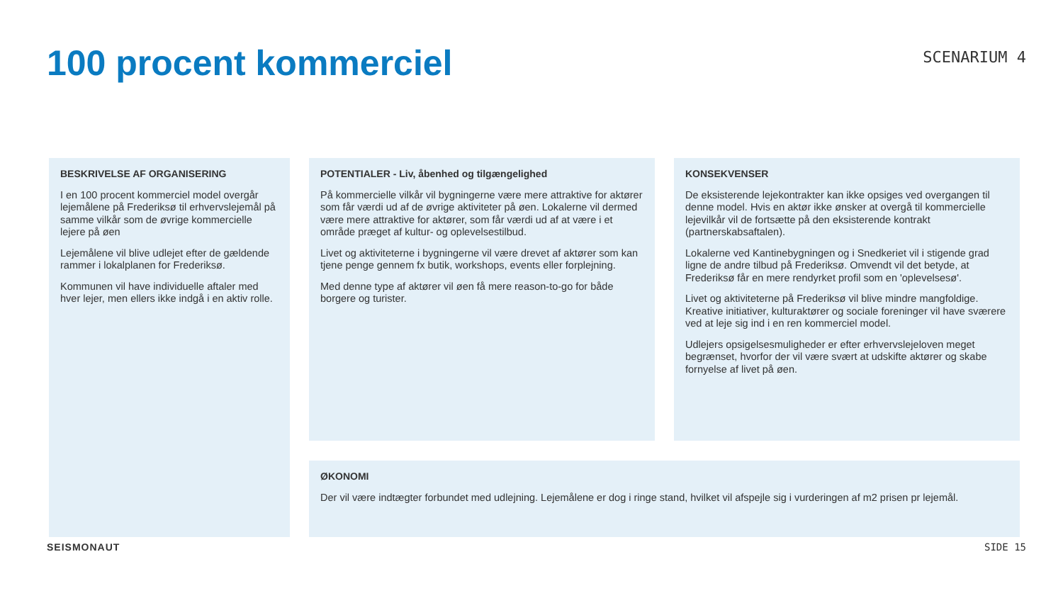100 procent kommerciel
SCENARIUM 4
BESKRIVELSE AF ORGANISERING
I en 100 procent kommerciel model overgår lejemålene på Frederiksø til erhvervslejemål på samme vilkår som de øvrige kommercielle lejere på øen
Lejemålene vil blive udlejet efter de gældende rammer i lokalplanen for Frederiksø.
Kommunen vil have individuelle aftaler med hver lejer, men ellers ikke indgå i en aktiv rolle.
POTENTIALER - Liv, åbenhed og tilgængelighed
På kommercielle vilkår vil bygningerne være mere attraktive for aktører som får værdi ud af de øvrige aktiviteter på øen. Lokalerne vil dermed være mere attraktive for aktører, som får værdi ud af at være i et område præget af kultur- og oplevelsestilbud.
Livet og aktiviteterne i bygningerne vil være drevet af aktører som kan tjene penge gennem fx butik, workshops, events eller forplejning.
Med denne type af aktører vil øen få mere reason-to-go for både borgere og turister.
KONSEKVENSER
De eksisterende lejekontrakter kan ikke opsiges ved overgangen til denne model. Hvis en aktør ikke ønsker at overgå til kommercielle lejevilkår vil de fortsætte på den eksisterende kontrakt (partnerskabsaftalen).
Lokalerne ved Kantinebygningen og i Snedkeriet vil i stigende grad ligne de andre tilbud på Frederiksø. Omvendt vil det betyde, at Frederiksø får en mere rendyrket profil som en 'oplevelsesø'.
Livet og aktiviteterne på Frederiksø vil blive mindre mangfoldige. Kreative initiativer, kulturaktører og sociale foreninger vil have sværere ved at leje sig ind i en ren kommerciel model.
Udlejers opsigelsesmuligheder er efter erhvervslejeloven meget begrænset, hvorfor der vil være svært at udskifte aktører og skabe fornyelse af livet på øen.
ØKONOMI
Der vil være indtægter forbundet med udlejning. Lejemålene er dog i ringe stand, hvilket vil afspejle sig i vurderingen af m2 prisen pr lejemål.
SEISMONAUT SIDE 15